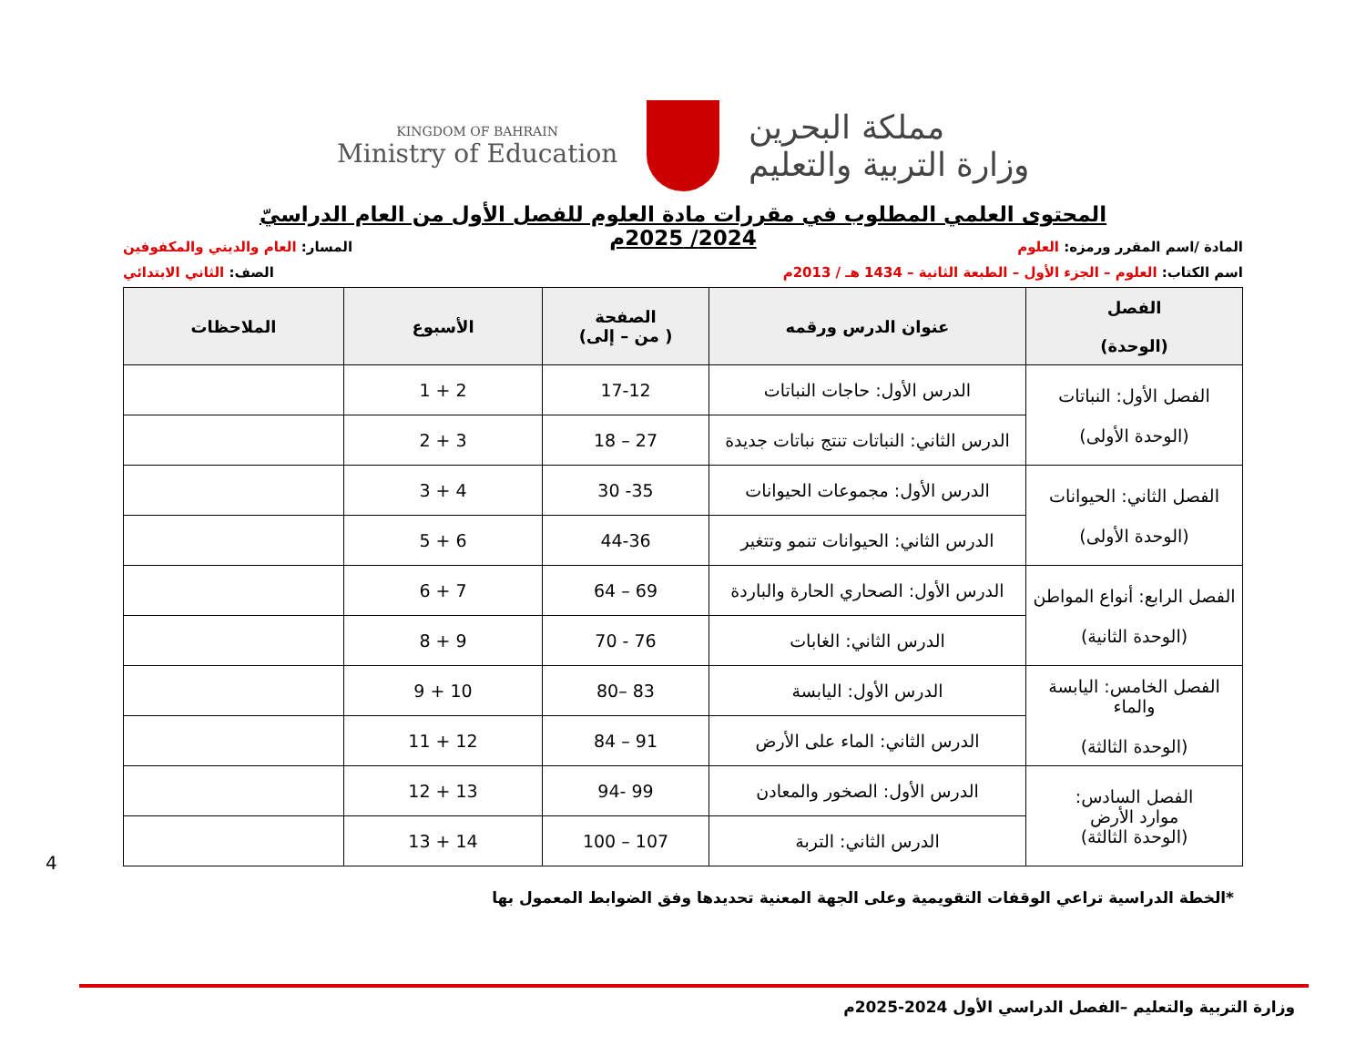KINGDOM OF BAHRAIN
Ministry of Education
مملكة البحرين
وزارة التربية والتعليم
المحتوى العلمي المطلوب في مقررات مادة العلوم للفصل الأول من العام الدراسيّ 2024/ 2025م
المادة /اسم المقرر ورمزه: العلوم المسار: العام والديني والمكفوفين
اسم الكتاب: العلوم – الجزء الأول – الطبعة الثانية – 1434 هـ / 2013م الصف: الثاني الابتدائي
| الفصل (الوحدة) | عنوان الدرس ورقمه | الصفحة ( من – إلى) | الأسبوع | الملاحظات |
| --- | --- | --- | --- | --- |
| الفصل الأول: النباتات (الوحدة الأولى) | الدرس الأول: حاجات النباتات | 17-12 | 2 + 1 | |
| | الدرس الثاني: النباتات تنتج نباتات جديدة | 27 – 18 | 3 + 2 | |
| الفصل الثاني: الحيوانات (الوحدة الأولى) | الدرس الأول: مجموعات الحيوانات | 35- 30 | 4 + 3 | |
| | الدرس الثاني: الحيوانات تنمو وتتغير | 44-36 | 6 + 5 | |
| الفصل الرابع: أنواع المواطن (الوحدة الثانية) | الدرس الأول: الصحاري الحارة والباردة | 69 – 64 | 7 + 6 | |
| | الدرس الثاني: الغابات | 76 - 70 | 9 + 8 | |
| الفصل الخامس: اليابسة والماء (الوحدة الثالثة) | الدرس الأول: اليابسة | 83 –80 | 10 + 9 | |
| | الدرس الثاني: الماء على الأرض | 91 – 84 | 12 + 11 | |
| الفصل السادس: موارد الأرض (الوحدة الثالثة) | الدرس الأول: الصخور والمعادن | 99 -94 | 13 + 12 | |
| | الدرس الثاني: التربة | 107 – 100 | 14 + 13 | |
4
*الخطة الدراسية تراعي الوقفات التقويمية وعلى الجهة المعنية تحديدها وفق الضوابط المعمول بها
وزارة التربية والتعليم –الفصل الدراسي الأول 2024-2025م